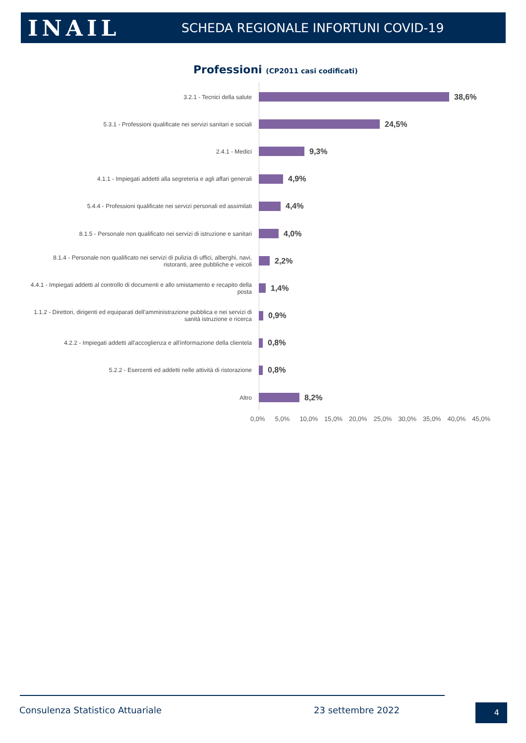INAIL
SCHEDA REGIONALE INFORTUNI COVID-19
Professioni (CP2011 casi codificati)
3.2.1 - Tecnici della salute
38,6%
5.3.1 - Professioni qualificate nei servizi sanitari e sociali
24,5%
2.4.1 - Medici
9,3%
4.1.1 - Impiegati addetti alla segreteria e agli affari generali
4,9%
5.4.4 - Professioni qualificate nei servizi personali ed assimilati
4,4%
8.1.5 - Personale non qualificato nei servizi di istruzione e sanitari
4,0%
8.1.4 - Personale non qualificato nei servizi di pulizia di uffici, alberghi, navi, ristoranti, aree pubbliche e veicoli
2,2%
4.4.1 - Impiegati addetti al controllo di documenti e allo smistamento e recapito della posta
1,4%
1.1.2 - Direttori, dirigenti ed equiparati dell'amministrazione pubblica e nei servizi di sanità istruzione e ricerca
0,9%
4.2.2 - Impiegati addetti all'accoglienza e all'informazione della clientela
0,8%
5.2.2 - Esercenti ed addetti nelle attività di ristorazione
0,8%
Altro
8,2%
0,0% 5,0% 10,0% 15,0% 20,0% 25,0% 30,0% 35,0% 40,0% 45,0%
Consulenza Statistico Attuariale
23 settembre 2022 4